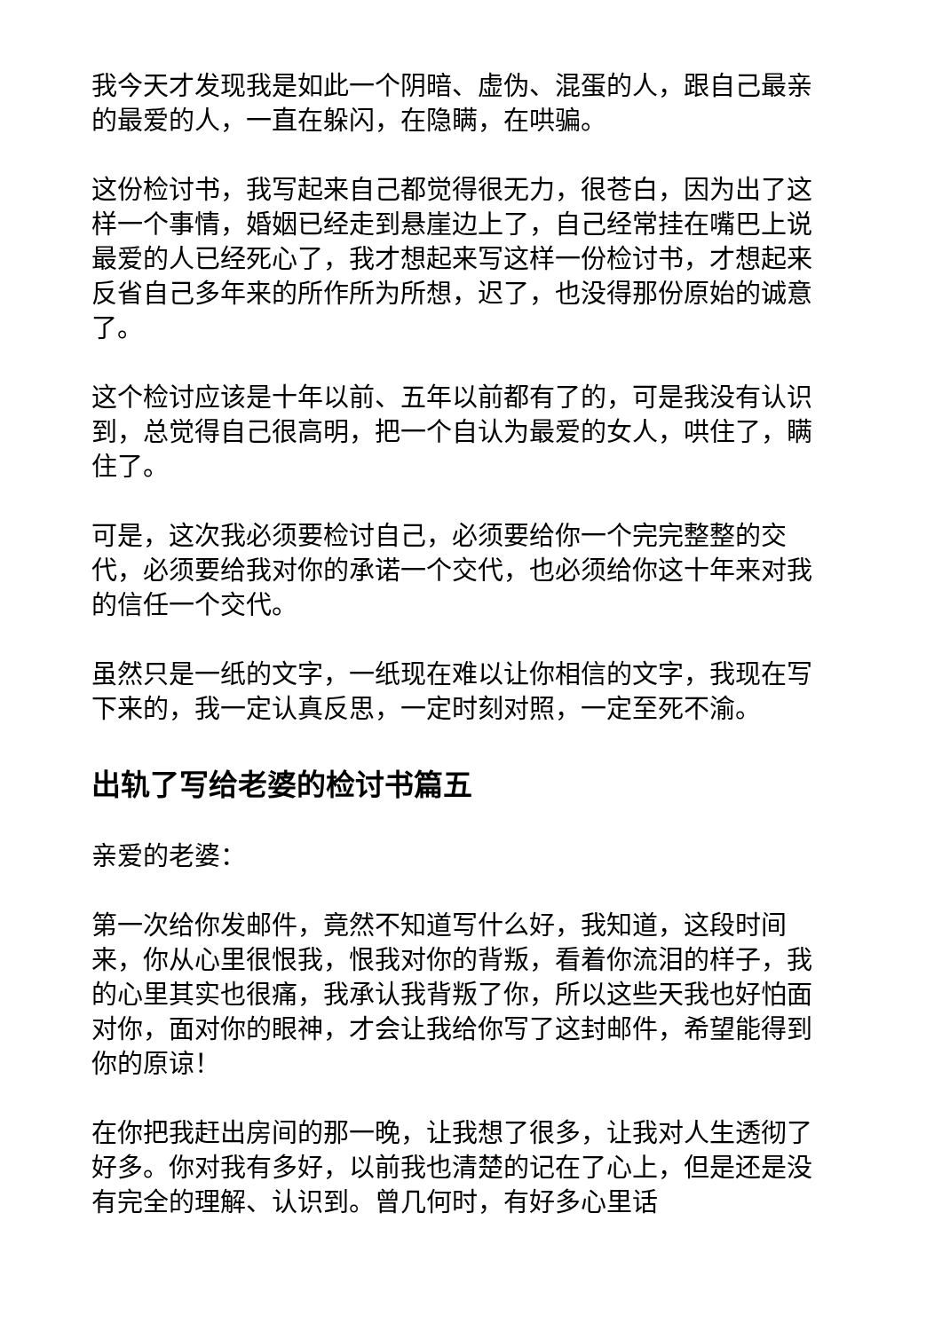我今天才发现我是如此一个阴暗、虚伪、混蛋的人，跟自己最亲的最爱的人，一直在躲闪，在隐瞒，在哄骗。
这份检讨书，我写起来自己都觉得很无力，很苍白，因为出了这样一个事情，婚姻已经走到悬崖边上了，自己经常挂在嘴巴上说最爱的人已经死心了，我才想起来写这样一份检讨书，才想起来反省自己多年来的所作所为所想，迟了，也没得那份原始的诚意了。
这个检讨应该是十年以前、五年以前都有了的，可是我没有认识到，总觉得自己很高明，把一个自认为最爱的女人，哄住了，瞒住了。
可是，这次我必须要检讨自己，必须要给你一个完完整整的交代，必须要给我对你的承诺一个交代，也必须给你这十年来对我的信任一个交代。
虽然只是一纸的文字，一纸现在难以让你相信的文字，我现在写下来的，我一定认真反思，一定时刻对照，一定至死不渝。
出轨了写给老婆的检讨书篇五
亲爱的老婆：
第一次给你发邮件，竟然不知道写什么好，我知道，这段时间来，你从心里很恨我，恨我对你的背叛，看着你流泪的样子，我的心里其实也很痛，我承认我背叛了你，所以这些天我也好怕面对你，面对你的眼神，才会让我给你写了这封邮件，希望能得到你的原谅！
在你把我赶出房间的那一晚，让我想了很多，让我对人生透彻了好多。你对我有多好，以前我也清楚的记在了心上，但是还是没有完全的理解、认识到。曾几何时，有好多心里话